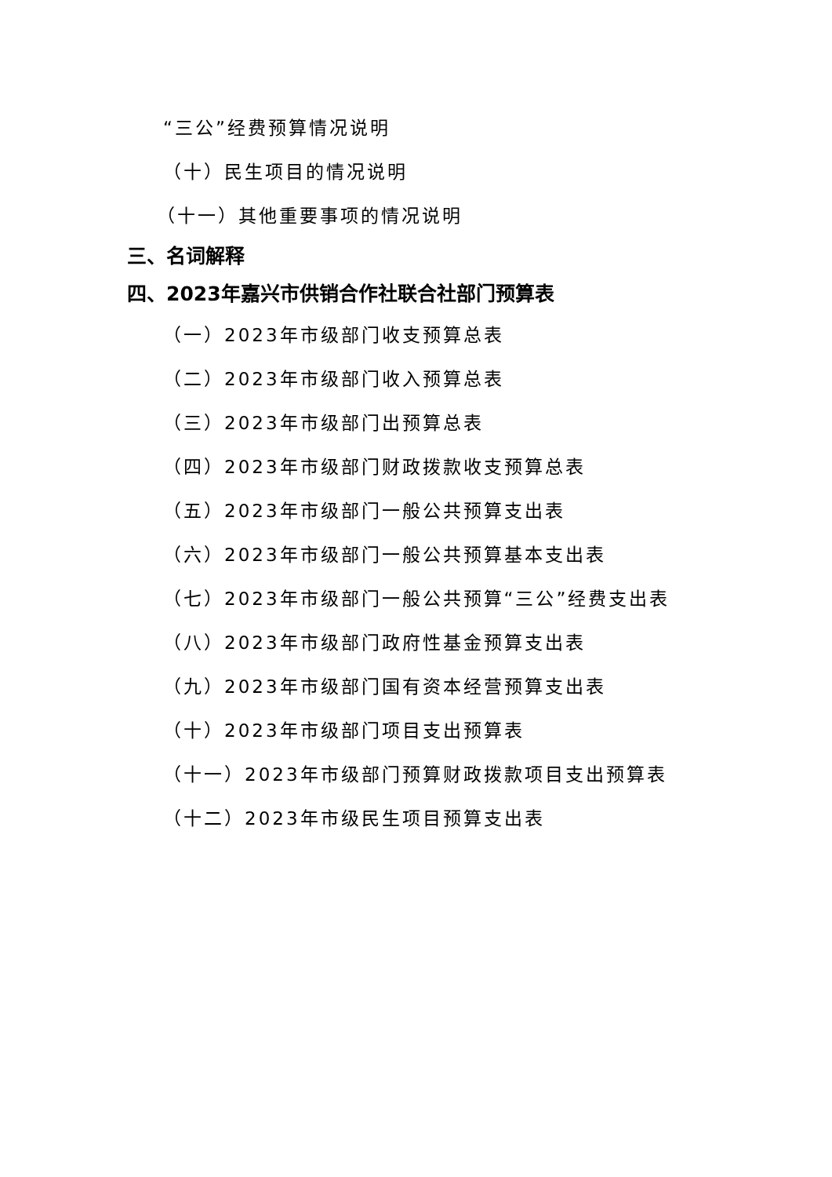“三公”经费预算情况说明
（十）民生项目的情况说明
（十一）其他重要事项的情况说明
三、名词解释
四、2023年嘉兴市供销合作社联合社部门预算表
（一）2023年市级部门收支预算总表
（二）2023年市级部门收入预算总表
（三）2023年市级部门出预算总表
（四）2023年市级部门财政拨款收支预算总表
（五）2023年市级部门一般公共预算支出表
（六）2023年市级部门一般公共预算基本支出表
（七）2023年市级部门一般公共预算“三公”经费支出表
（八）2023年市级部门政府性基金预算支出表
（九）2023年市级部门国有资本经营预算支出表
（十）2023年市级部门项目支出预算表
（十一）2023年市级部门预算财政拨款项目支出预算表
（十二）2023年市级民生项目预算支出表